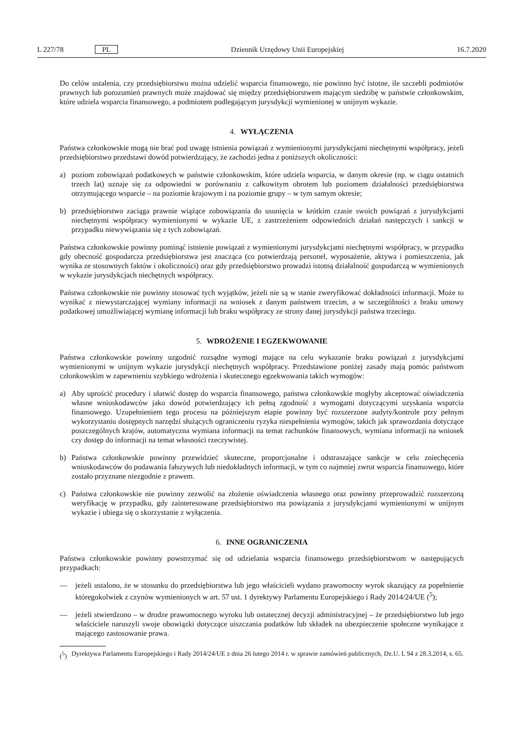L 227/78 PL Dziennik Urzędowy Unii Europejskiej 16.7.2020
Do celów ustalenia, czy przedsiębiorstwu można udzielić wsparcia finansowego, nie powinno być istotne, ile szczebli podmiotów prawnych lub porozumień prawnych może znajdować się między przedsiębiorstwem mającym siedzibę w państwie członkowskim, które udziela wsparcia finansowego, a podmiotem podlegającym jurysdykcji wymienionej w unijnym wykazie.
4. WYŁĄCZENIA
Państwa członkowskie mogą nie brać pod uwagę istnienia powiązań z wymienionymi jurysdykcjami niechętnymi współpracy, jeżeli przedsiębiorstwo przedstawi dowód potwierdzający, że zachodzi jedna z poniższych okoliczności:
a) poziom zobowiązań podatkowych w państwie członkowskim, które udziela wsparcia, w danym okresie (np. w ciągu ostatnich trzech lat) uznaje się za odpowiedni w porównaniu z całkowitym obrotem lub poziomem działalności przedsiębiorstwa otrzymującego wsparcie – na poziomie krajowym i na poziomie grupy – w tym samym okresie;
b) przedsiębiorstwo zaciąga prawnie wiążące zobowiązania do usunięcia w krótkim czasie swoich powiązań z jurysdykcjami niechętnymi współpracy wymienionymi w wykazie UE, z zastrzeżeniem odpowiednich działań następczych i sankcji w przypadku niewywiązania się z tych zobowiązań.
Państwa członkowskie powinny pominąć istnienie powiązań z wymienionymi jurysdykcjami niechętnymi współpracy, w przypadku gdy obecność gospodarcza przedsiębiorstwa jest znacząca (co potwierdzają personel, wyposażenie, aktywa i pomieszczenia, jak wynika ze stosownych faktów i okoliczności) oraz gdy przedsiębiorstwo prowadzi istotną działalność gospodarczą w wymienionych w wykazie jurysdykcjach niechętnych współpracy.
Państwa członkowskie nie powinny stosować tych wyjątków, jeżeli nie są w stanie zweryfikować dokładności informacji. Może to wynikać z niewystarczającej wymiany informacji na wniosek z danym państwem trzecim, a w szczególności z braku umowy podatkowej umożliwiającej wymianę informacji lub braku współpracy ze strony danej jurysdykcji państwa trzeciego.
5. WDROŻENIE I EGZEKWOWANIE
Państwa członkowskie powinny uzgodnić rozsądne wymogi mające na celu wykazanie braku powiązań z jurysdykcjami wymienionymi w unijnym wykazie jurysdykcji niechętnych współpracy. Przedstawione poniżej zasady mają pomóc państwom członkowskim w zapewnieniu szybkiego wdrożenia i skutecznego egzekwowania takich wymogów:
a) Aby uprościć procedury i ułatwić dostęp do wsparcia finansowego, państwa członkowskie mogłyby akceptować oświadczenia własne wnioskodawców jako dowód potwierdzający ich pełną zgodność z wymogami dotyczącymi uzyskania wsparcia finansowego. Uzupełnieniem tego procesu na późniejszym etapie powinny być rozszerzone audyty/kontrole przy pełnym wykorzystaniu dostępnych narzędzi służących ograniczeniu ryzyka niespełnienia wymogów, takich jak sprawozdania dotyczące poszczególnych krajów, automatyczna wymiana informacji na temat rachunków finansowych, wymiana informacji na wniosek czy dostęp do informacji na temat własności rzeczywistej.
b) Państwa członkowskie powinny przewidzieć skuteczne, proporcjonalne i odstraszające sankcje w celu zniechęcenia wnioskodawców do podawania fałszywych lub niedokładnych informacji, w tym co najmniej zwrot wsparcia finansowego, które zostało przyznane niezgodnie z prawem.
c) Państwa członkowskie nie powinny zezwolić na złożenie oświadczenia własnego oraz powinny przeprowadzić rozszerzoną weryfikację w przypadku, gdy zainteresowane przedsiębiorstwo ma powiązania z jurysdykcjami wymienionymi w unijnym wykazie i ubiega się o skorzystanie z wyłączenia.
6. INNE OGRANICZENIA
Państwa członkowskie powinny powstrzymać się od udzielania wsparcia finansowego przedsiębiorstwom w następujących przypadkach:
— jeżeli ustalono, że w stosunku do przedsiębiorstwa lub jego właścicieli wydano prawomocny wyrok skazujący za popełnienie któregokolwiek z czynów wymienionych w art. 57 ust. 1 dyrektywy Parlamentu Europejskiego i Rady 2014/24/UE (<sup>5</sup>);
— jeżeli stwierdzono – w drodze prawomocnego wyroku lub ostatecznej decyzji administracyjnej – że przedsiębiorstwo lub jego właściciele naruszyli swoje obowiązki dotyczące uiszczania podatków lub składek na ubezpieczenie społeczne wynikające z mającego zastosowanie prawa.
(<sup>5</sup>) Dyrektywa Parlamentu Europejskiego i Rady 2014/24/UE z dnia 26 lutego 2014 r. w sprawie zamówień publicznych, Dz.U. L 94 z 28.3.2014, s. 65.